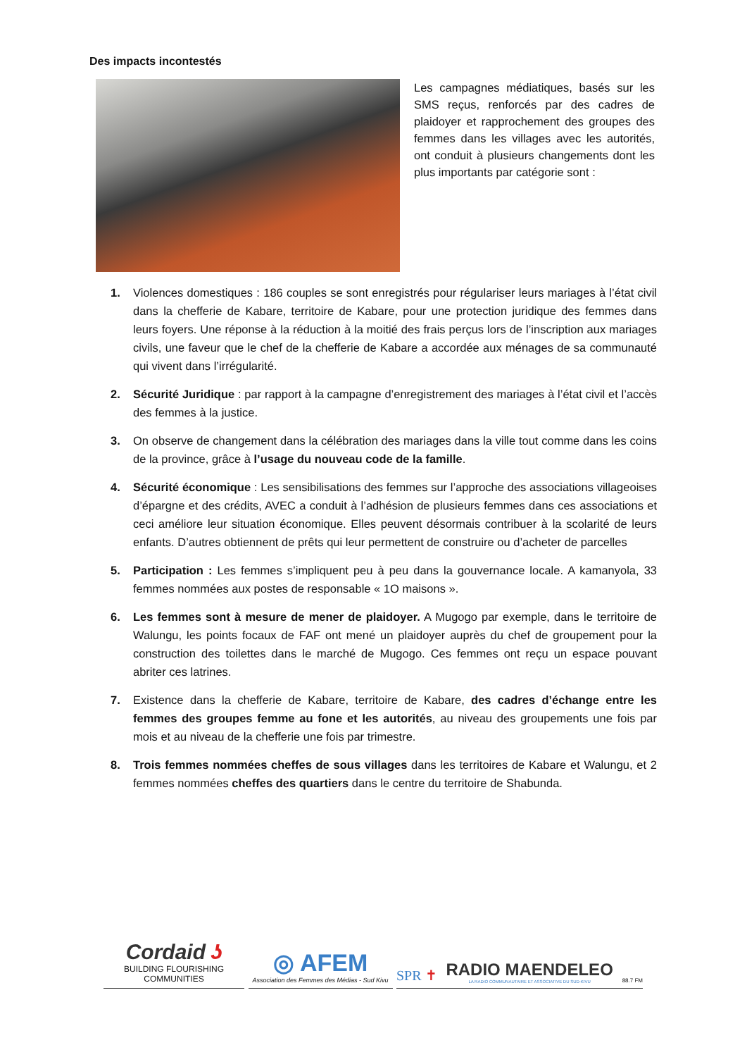Des impacts incontestés
Les campagnes médiatiques, basés sur les SMS reçus, renforcés par des cadres de plaidoyer et rapprochement des groupes des femmes dans les villages avec les autorités, ont conduit à plusieurs changements dont les plus importants par catégorie sont :
1. Violences domestiques : 186 couples se sont enregistrés pour régulariser leurs mariages à l’état civil dans la chefferie de Kabare, territoire de Kabare, pour une protection juridique des femmes dans leurs foyers. Une réponse à la réduction à la moitié des frais perçus lors de l’inscription aux mariages civils, une faveur que le chef de la chefferie de Kabare a accordée aux ménages de sa communauté qui vivent dans l’irrégularité.
2. Sécurité Juridique : par rapport à la campagne d’enregistrement des mariages à l’état civil et l’accès des femmes à la justice.
3. On observe de changement dans la célébration des mariages dans la ville tout comme dans les coins de la province, grâce à l’usage du nouveau code de la famille.
4. Sécurité économique : Les sensibilisations des femmes sur l’approche des associations villageoises d’épargne et des crédits, AVEC a conduit à l’adhésion de plusieurs femmes dans ces associations et ceci améliore leur situation économique. Elles peuvent désormais contribuer à la scolarité de leurs enfants. D’autres obtiennent de prêts qui leur permettent de construire ou d’acheter de parcelles
5. Participation : Les femmes s’impliquent peu à peu dans la gouvernance locale. A kamanyola, 33 femmes nommées aux postes de responsable « 1O maisons ».
6. Les femmes sont à mesure de mener de plaidoyer. A Mugogo par exemple, dans le territoire de Walungu, les points focaux de FAF ont mené un plaidoyer auprès du chef de groupement pour la construction des toilettes dans le marché de Mugogo. Ces femmes ont reçu un espace pouvant abriter ces latrines.
7. Existence dans la chefferie de Kabare, territoire de Kabare, des cadres d’échange entre les femmes des groupes femme au fone et les autorités, au niveau des groupements une fois par mois et au niveau de la chefferie une fois par trimestre.
8. Trois femmes nommées cheffes de sous villages dans les territoires de Kabare et Walungu, et 2 femmes nommées cheffes des quartiers dans le centre du territoire de Shabunda.
Cordaid ʖ
BUILDING FLOURISHING COMMUNITIES
◎ AFEM
Association des Femmes des Médias - Sud Kivu
SPR ✝
RADIO MAENDELEO
LA RADIO COMMUNAUTAIRE ET ASSOCIATIVE DU SUD-KIVU
88.7 FM